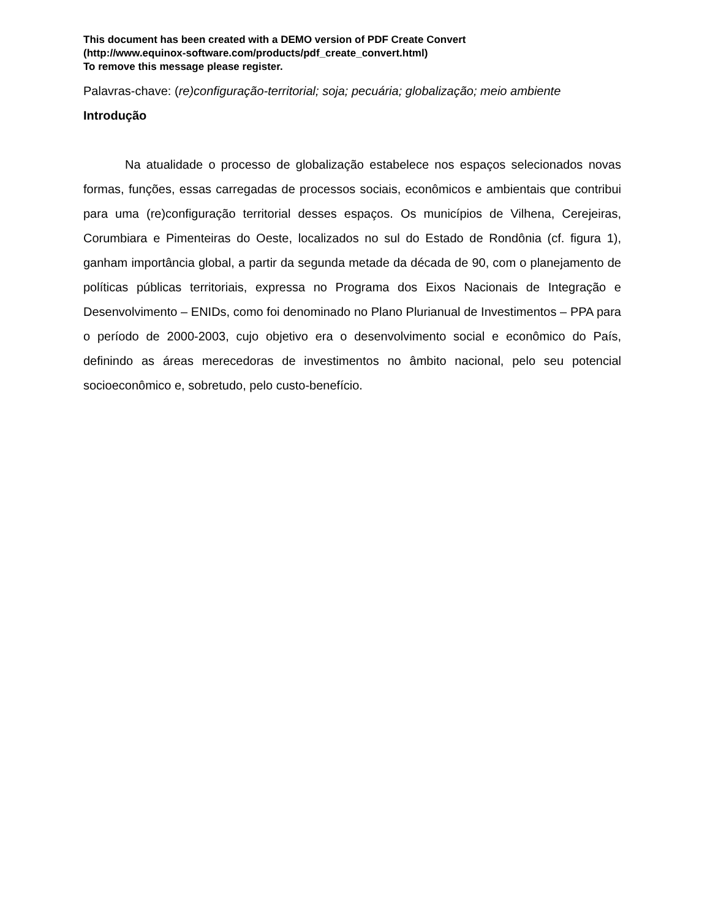This document has been created with a DEMO version of PDF Create Convert
(http://www.equinox-software.com/products/pdf_create_convert.html)
To remove this message please register.
Palavras-chave: (re)configuração-territorial; soja; pecuária; globalização; meio ambiente
Introdução
Na atualidade o processo de globalização estabelece nos espaços selecionados novas formas, funções, essas carregadas de processos sociais, econômicos e ambientais que contribui para uma (re)configuração territorial desses espaços. Os municípios de Vilhena, Cerejeiras, Corumbiara e Pimenteiras do Oeste, localizados no sul do Estado de Rondônia (cf. figura 1), ganham importância global, a partir da segunda metade da década de 90, com o planejamento de políticas públicas territoriais, expressa no Programa dos Eixos Nacionais de Integração e Desenvolvimento – ENIDs, como foi denominado no Plano Plurianual de Investimentos – PPA para o período de 2000-2003, cujo objetivo era o desenvolvimento social e econômico do País, definindo as áreas merecedoras de investimentos no âmbito nacional, pelo seu potencial socioeconômico e, sobretudo, pelo custo-benefício.